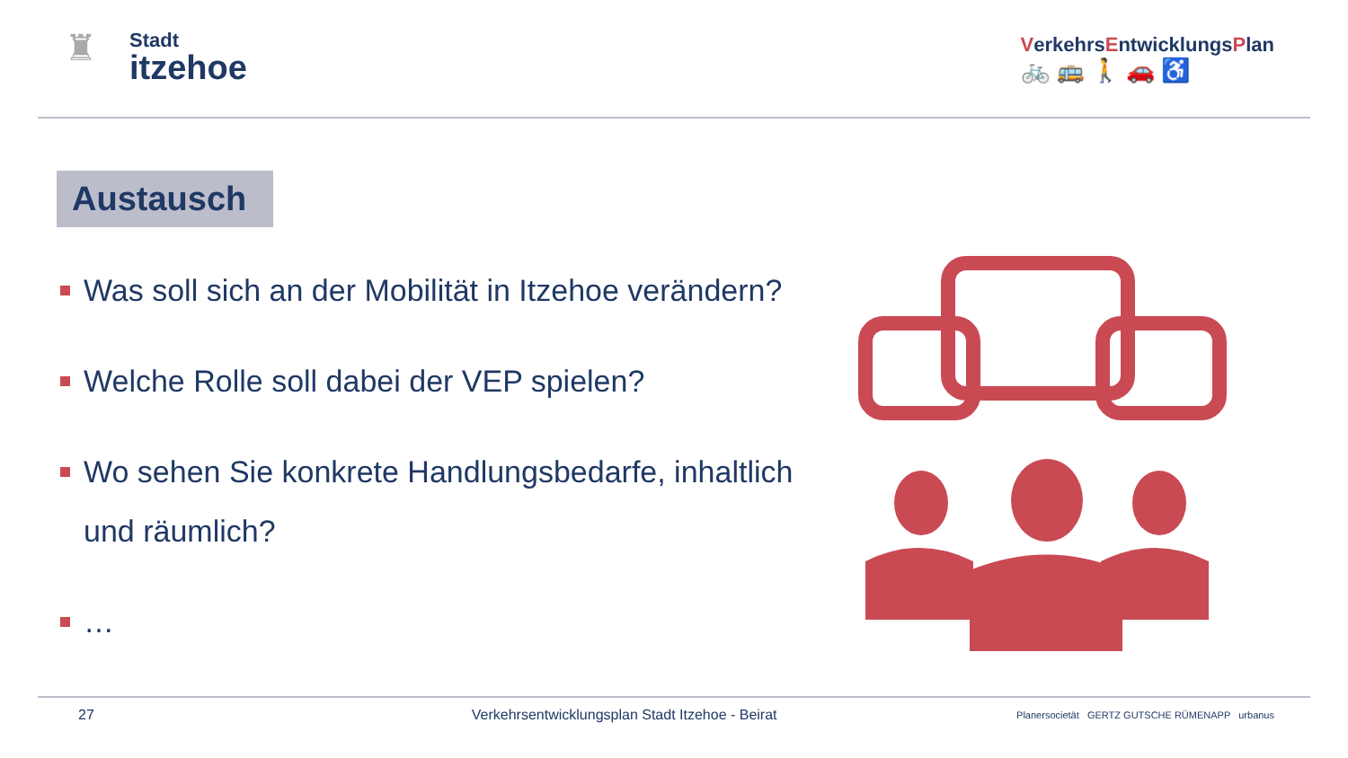♜
Stadt
itzehoe
VerkehrsEntwicklungsPlan
🚲 🚌 🚶 🚗 ♿
Austausch
Was soll sich an der Mobilität in Itzehoe verändern?
Welche Rolle soll dabei der VEP spielen?
Wo sehen Sie konkrete Handlungsbedarfe, inhaltlich und räumlich?
…
27 Verkehrsentwicklungsplan Stadt Itzehoe - Beirat Planersocietät GERTZ GUTSCHE RÜMENAPP urbanus